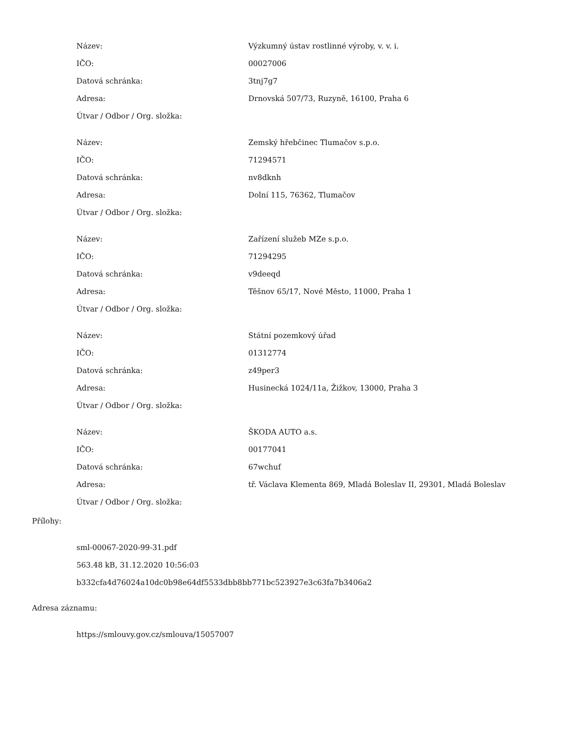| Název: | Výzkumný ústav rostlinné výroby, v. v. i. |
| IČO: | 00027006 |
| Datová schránka: | 3tnj7g7 |
| Adresa: | Drnovská 507/73, Ruzyně, 16100, Praha 6 |
| Útvar / Odbor / Org. složka: | |
| Název: | Zemský hřebčinec Tlumačov s.p.o. |
| IČO: | 71294571 |
| Datová schránka: | nv8dknh |
| Adresa: | Dolní 115, 76362, Tlumačov |
| Útvar / Odbor / Org. složka: | |
| Název: | Zařízení služeb MZe s.p.o. |
| IČO: | 71294295 |
| Datová schránka: | v9deeqd |
| Adresa: | Těšnov 65/17, Nové Město, 11000, Praha 1 |
| Útvar / Odbor / Org. složka: | |
| Název: | Státní pozemkový úřad |
| IČO: | 01312774 |
| Datová schránka: | z49per3 |
| Adresa: | Husinecká 1024/11a, Žižkov, 13000, Praha 3 |
| Útvar / Odbor / Org. složka: | |
| Název: | ŠKODA AUTO a.s. |
| IČO: | 00177041 |
| Datová schránka: | 67wchuf |
| Adresa: | tř. Václava Klementa 869, Mladá Boleslav II, 29301, Mladá Boleslav |
| Útvar / Odbor / Org. složka: | |
Přílohy:
sml-00067-2020-99-31.pdf
563.48 kB, 31.12.2020 10:56:03
b332cfa4d76024a10dc0b98e64df5533dbb8bb771bc523927e3c63fa7b3406a2
Adresa záznamu:
https://smlouvy.gov.cz/smlouva/15057007